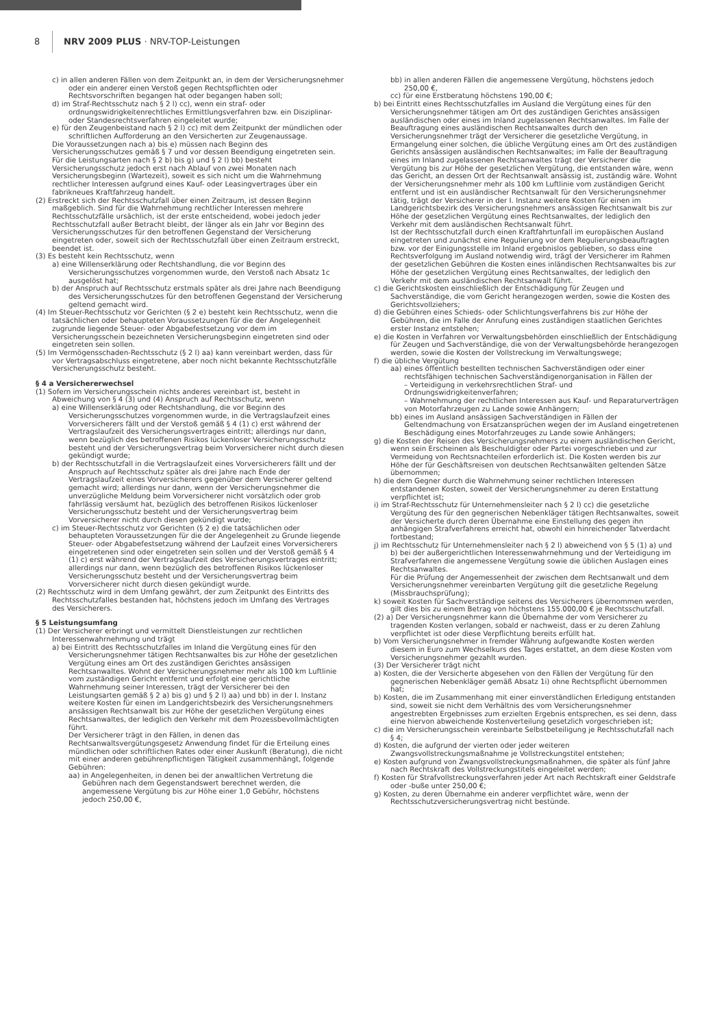8 NRV 2009 PLUS · NRV-TOP-Leistungen
c) in allen anderen Fällen von dem Zeitpunkt an, in dem der Versicherungsnehmer oder ein anderer einen Verstoß gegen Rechtspflichten oder Rechtsvorschriften begangen hat oder begangen haben soll;
d) im Straf-Rechtsschutz nach § 2 l) cc), wenn ein straf- oder ordnungswidrigkeitenrechtliches Ermittlungsverfahren bzw. ein Disziplinar- oder Standesrechtsverfahren eingeleitet wurde;
e) für den Zeugenbeistand nach § 2 l) cc) mit dem Zeitpunkt der mündlichen oder schriftlichen Aufforderung an den Versicherten zur Zeugenaussage.
Die Voraussetzungen nach a) bis e) müssen nach Beginn des Versicherungsschutzes gemäß § 7 und vor dessen Beendigung eingetreten sein. Für die Leistungsarten nach § 2 b) bis g) und § 2 l) bb) besteht Versicherungsschutz jedoch erst nach Ablauf von zwei Monaten nach Versicherungsbeginn (Wartezeit), soweit es sich nicht um die Wahrnehmung rechtlicher Interessen aufgrund eines Kauf- oder Leasingvertrages über ein fabrikneues Kraftfahrzeug handelt.
(2) Erstreckt sich der Rechtsschutzfall über einen Zeitraum, ist dessen Beginn maßgeblich. Sind für die Wahrnehmung rechtlicher Interessen mehrere Rechtsschutzfälle ursächlich, ist der erste entscheidend, wobei jedoch jeder Rechtsschutzfall außer Betracht bleibt, der länger als ein Jahr vor Beginn des Versicherungsschutzes für den betroffenen Gegenstand der Versicherung eingetreten oder, soweit sich der Rechtsschutzfall über einen Zeitraum erstreckt, beendet ist.
(3) Es besteht kein Rechtsschutz, wenn
a) eine Willenserklärung oder Rechtshandlung, die vor Beginn des Versicherungsschutzes vorgenommen wurde, den Verstoß nach Absatz 1c ausgelöst hat;
b) der Anspruch auf Rechtsschutz erstmals später als drei Jahre nach Beendigung des Versicherungsschutzes für den betroffenen Gegenstand der Versicherung geltend gemacht wird.
(4) Im Steuer-Rechtsschutz vor Gerichten (§ 2 e) besteht kein Rechtsschutz, wenn die tatsächlichen oder behaupteten Voraussetzungen für die der Angelegenheit zugrunde liegende Steuer- oder Abgabefestsetzung vor dem im Versicherungsschein bezeichneten Versicherungsbeginn eingetreten sind oder eingetreten sein sollen.
(5) Im Vermögensschaden-Rechtsschutz (§ 2 l) aa) kann vereinbart werden, dass für vor Vertragsabschluss eingetretene, aber noch nicht bekannte Rechtsschutzfälle Versicherungsschutz besteht.
§ 4 a Versichererwechsel
(1) Sofern im Versicherungsschein nichts anderes vereinbart ist, besteht in Abweichung von § 4 (3) und (4) Anspruch auf Rechtsschutz, wenn
a) eine Willenserklärung oder Rechtshandlung, die vor Beginn des Versicherungsschutzes vorgenommen wurde, in die Vertragslaufzeit eines Vorversicherers fällt und der Verstoß gemäß § 4 (1) c) erst während der Vertragslaufzeit des Versicherungsvertrages eintritt; allerdings nur dann, wenn bezüglich des betroffenen Risikos lückenloser Versicherungsschutz besteht und der Versicherungsvertrag beim Vorversicherer nicht durch diesen gekündigt wurde;
b) der Rechtsschutzfall in die Vertragslaufzeit eines Vorversicherers fällt und der Anspruch auf Rechtsschutz später als drei Jahre nach Ende der Vertragslaufzeit eines Vorversicherers gegenüber dem Versicherer geltend gemacht wird; allerdings nur dann, wenn der Versicherungsnehmer die unverzügliche Meldung beim Vorversicherer nicht vorsätzlich oder grob fahrlässig versäumt hat, bezüglich des betroffenen Risikos lückenloser Versicherungsschutz besteht und der Versicherungsvertrag beim Vorversicherer nicht durch diesen gekündigt wurde;
c) im Steuer-Rechtsschutz vor Gerichten (§ 2 e) die tatsächlichen oder behaupteten Voraussetzungen für die der Angelegenheit zu Grunde liegende Steuer- oder Abgabefestsetzung während der Laufzeit eines Vorversicherers eingetretenen sind oder eingetreten sein sollen und der Verstoß gemäß § 4 (1) c) erst während der Vertragslaufzeit des Versicherungsvertrages eintritt; allerdings nur dann, wenn bezüglich des betroffenen Risikos lückenloser Versicherungsschutz besteht und der Versicherungsvertrag beim Vorversicherer nicht durch diesen gekündigt wurde.
(2) Rechtsschutz wird in dem Umfang gewährt, der zum Zeitpunkt des Eintritts des Rechtsschutzfalles bestanden hat, höchstens jedoch im Umfang des Vertrages des Versicherers.
§ 5 Leistungsumfang
(1) Der Versicherer erbringt und vermittelt Dienstleistungen zur rechtlichen Interessenwahrnehmung und trägt
a) bei Eintritt des Rechtsschutzfalles im Inland die Vergütung eines für den Versicherungsnehmer tätigen Rechtsanwaltes bis zur Höhe der gesetzlichen Vergütung eines am Ort des zuständigen Gerichtes ansässigen Rechtsanwaltes. Wohnt der Versicherungsnehmer mehr als 100 km Luftlinie vom zuständigen Gericht entfernt und erfolgt eine gerichtliche Wahrnehmung seiner Interessen, trägt der Versicherer bei den Leistungsarten gemäß § 2 a) bis g) und § 2 l) aa) und bb) in der I. Instanz weitere Kosten für einen im Landgerichtsbezirk des Versicherungsnehmers ansässigen Rechtsanwalt bis zur Höhe der gesetzlichen Vergütung eines Rechtsanwaltes, der lediglich den Verkehr mit dem Prozessbevollmächtigten führt.
Der Versicherer trägt in den Fällen, in denen das Rechtsanwaltsvergütungsgesetz Anwendung findet für die Erteilung eines mündlichen oder schriftlichen Rates oder einer Auskunft (Beratung), die nicht mit einer anderen gebührenpflichtigen Tätigkeit zusammenhängt, folgende Gebühren:
aa) in Angelegenheiten, in denen bei der anwaltlichen Vertretung die Gebühren nach dem Gegenstandswert berechnet werden, die angemessene Vergütung bis zur Höhe einer 1,0 Gebühr, höchstens jedoch 250,00 €,
bb) in allen anderen Fällen die angemessene Vergütung, höchstens jedoch 250,00 €,
cc) für eine Erstberatung höchstens 190,00 €;
b) bei Eintritt eines Rechtsschutzfalles im Ausland die Vergütung eines für den Versicherungsnehmer tätigen am Ort des zuständigen Gerichtes ansässigen ausländischen oder eines im Inland zugelassenen Rechtsanwaltes. Im Falle der Beauftragung eines ausländischen Rechtsanwaltes durch den Versicherungsnehmer trägt der Versicherer die gesetzliche Vergütung, in Ermangelung einer solchen, die übliche Vergütung eines am Ort des zuständigen Gerichts ansässigen ausländischen Rechtsanwaltes; im Falle der Beauftragung eines im Inland zugelassenen Rechtsanwaltes trägt der Versicherer die Vergütung bis zur Höhe der gesetzlichen Vergütung, die entstanden wäre, wenn das Gericht, an dessen Ort der Rechtsanwalt ansässig ist, zuständig wäre. Wohnt der Versicherungsnehmer mehr als 100 km Luftlinie vom zuständigen Gericht entfernt und ist ein ausländischer Rechtsanwalt für den Versicherungsnehmer tätig, trägt der Versicherer in der I. Instanz weitere Kosten für einen im Landgerichtsbezirk des Versicherungsnehmers ansässigen Rechtsanwalt bis zur Höhe der gesetzlichen Vergütung eines Rechtsanwaltes, der lediglich den Verkehr mit dem ausländischen Rechtsanwalt führt.
Ist der Rechtsschutzfall durch einen Kraftfahrtunfall im europäischen Ausland eingetreten und zunächst eine Regulierung vor dem Regulierungsbeauftragten bzw. vor der Einigungsstelle im Inland ergebnislos geblieben, so dass eine Rechtsverfolgung im Ausland notwendig wird, trägt der Versicherer im Rahmen der gesetzlichen Gebühren die Kosten eines inländischen Rechtsanwaltes bis zur Höhe der gesetzlichen Vergütung eines Rechtsanwaltes, der lediglich den Verkehr mit dem ausländischen Rechtsanwalt führt.
c) die Gerichtskosten einschließlich der Entschädigung für Zeugen und Sachverständige, die vom Gericht herangezogen werden, sowie die Kosten des Gerichtsvollziehers;
d) die Gebühren eines Schieds- oder Schlichtungsverfahrens bis zur Höhe der Gebühren, die im Falle der Anrufung eines zuständigen staatlichen Gerichtes erster Instanz entstehen;
e) die Kosten in Verfahren vor Verwaltungsbehörden einschließlich der Entschädigung für Zeugen und Sachverständige, die von der Verwaltungsbehörde herangezogen werden, sowie die Kosten der Vollstreckung im Verwaltungswege;
f) die übliche Vergütung
aa) eines öffentlich bestellten technischen Sachverständigen oder einer rechtsfähigen technischen Sachverständigenorganisation in Fällen der
– Verteidigung in verkehrsrechtlichen Straf- und Ordnungswidrigkeitenverfahren;
– Wahrnehmung der rechtlichen Interessen aus Kauf- und Reparaturverträgen von Motorfahrzeugen zu Lande sowie Anhängern;
bb) eines im Ausland ansässigen Sachverständigen in Fällen der Geltendmachung von Ersatzansprüchen wegen der im Ausland eingetretenen Beschädigung eines Motorfahrzeuges zu Lande sowie Anhängers;
g) die Kosten der Reisen des Versicherungsnehmers zu einem ausländischen Gericht, wenn sein Erscheinen als Beschuldigter oder Partei vorgeschrieben und zur Vermeidung von Rechtsnachteilen erforderlich ist. Die Kosten werden bis zur Höhe der für Geschäftsreisen von deutschen Rechtsanwälten geltenden Sätze übernommen;
h) die dem Gegner durch die Wahrnehmung seiner rechtlichen Interessen entstandenen Kosten, soweit der Versicherungsnehmer zu deren Erstattung verpflichtet ist;
i) im Straf-Rechtsschutz für Unternehmensleiter nach § 2 l) cc) die gesetzliche Vergütung des für den gegnerischen Nebenkläger tätigen Rechtsanwaltes, soweit der Versicherte durch deren Übernahme eine Einstellung des gegen ihn anhängigen Strafverfahrens erreicht hat, obwohl ein hinreichender Tatverdacht fortbestand;
j) im Rechtsschutz für Unternehmensleiter nach § 2 l) abweichend von § 5 (1) a) und b) bei der außergerichtlichen Interessenwahrnehmung und der Verteidigung im Strafverfahren die angemessene Vergütung sowie die üblichen Auslagen eines Rechtsanwaltes.
Für die Prüfung der Angemessenheit der zwischen dem Rechtsanwalt und dem Versicherungsnehmer vereinbarten Vergütung gilt die gesetzliche Regelung (Missbrauchsprüfung);
k) soweit Kosten für Sachverständige seitens des Versicherers übernommen werden, gilt dies bis zu einem Betrag von höchstens 155.000,00 € je Rechtsschutzfall.
(2) a) Der Versicherungsnehmer kann die Übernahme der vom Versicherer zu tragenden Kosten verlangen, sobald er nachweist, dass er zu deren Zahlung verpflichtet ist oder diese Verpflichtung bereits erfüllt hat.
b) Vom Versicherungsnehmer in fremder Währung aufgewandte Kosten werden diesem in Euro zum Wechselkurs des Tages erstattet, an dem diese Kosten vom Versicherungsnehmer gezahlt wurden.
(3) Der Versicherer trägt nicht
a) Kosten, die der Versicherte abgesehen von den Fällen der Vergütung für den gegnerischen Nebenkläger gemäß Absatz 1i) ohne Rechtspflicht übernommen hat;
b) Kosten, die im Zusammenhang mit einer einverständlichen Erledigung entstanden sind, soweit sie nicht dem Verhältnis des vom Versicherungsnehmer angestrebten Ergebnisses zum erzielten Ergebnis entsprechen, es sei denn, dass eine hiervon abweichende Kostenverteilung gesetzlich vorgeschrieben ist;
c) die im Versicherungsschein vereinbarte Selbstbeteiligung je Rechtsschutzfall nach § 4;
d) Kosten, die aufgrund der vierten oder jeder weiteren Zwangsvollstreckungsmaßnahme je Vollstreckungstitel entstehen;
e) Kosten aufgrund von Zwangsvollstreckungsmaßnahmen, die später als fünf Jahre nach Rechtskraft des Vollstreckungstitels eingeleitet werden;
f) Kosten für Strafvollstreckungsverfahren jeder Art nach Rechtskraft einer Geldstrafe oder -buße unter 250,00 €;
g) Kosten, zu deren Übernahme ein anderer verpflichtet wäre, wenn der Rechtsschutzversicherungsvertrag nicht bestünde.